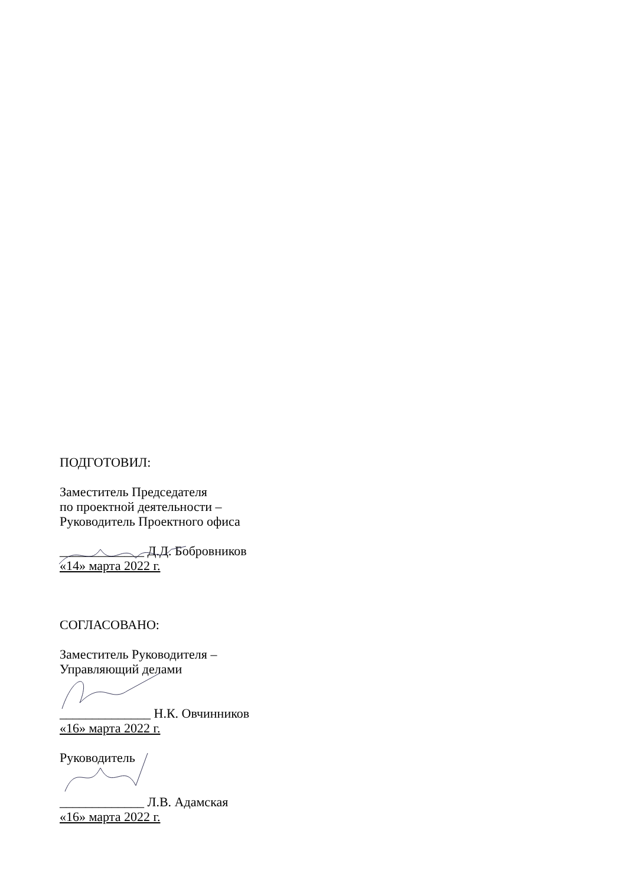ПОДГОТОВИЛ:
Заместитель Председателя
по проектной деятельности –
Руководитель Проектного офиса
_____________ Д.Д. Бобровников
«14» марта 2022 г.
СОГЛАСОВАНО:
Заместитель Руководителя –
Управляющий делами
______________ Н.К. Овчинников
«16» марта 2022 г.
Руководитель
_____________ Л.В. Адамская
«16» марта 2022 г.